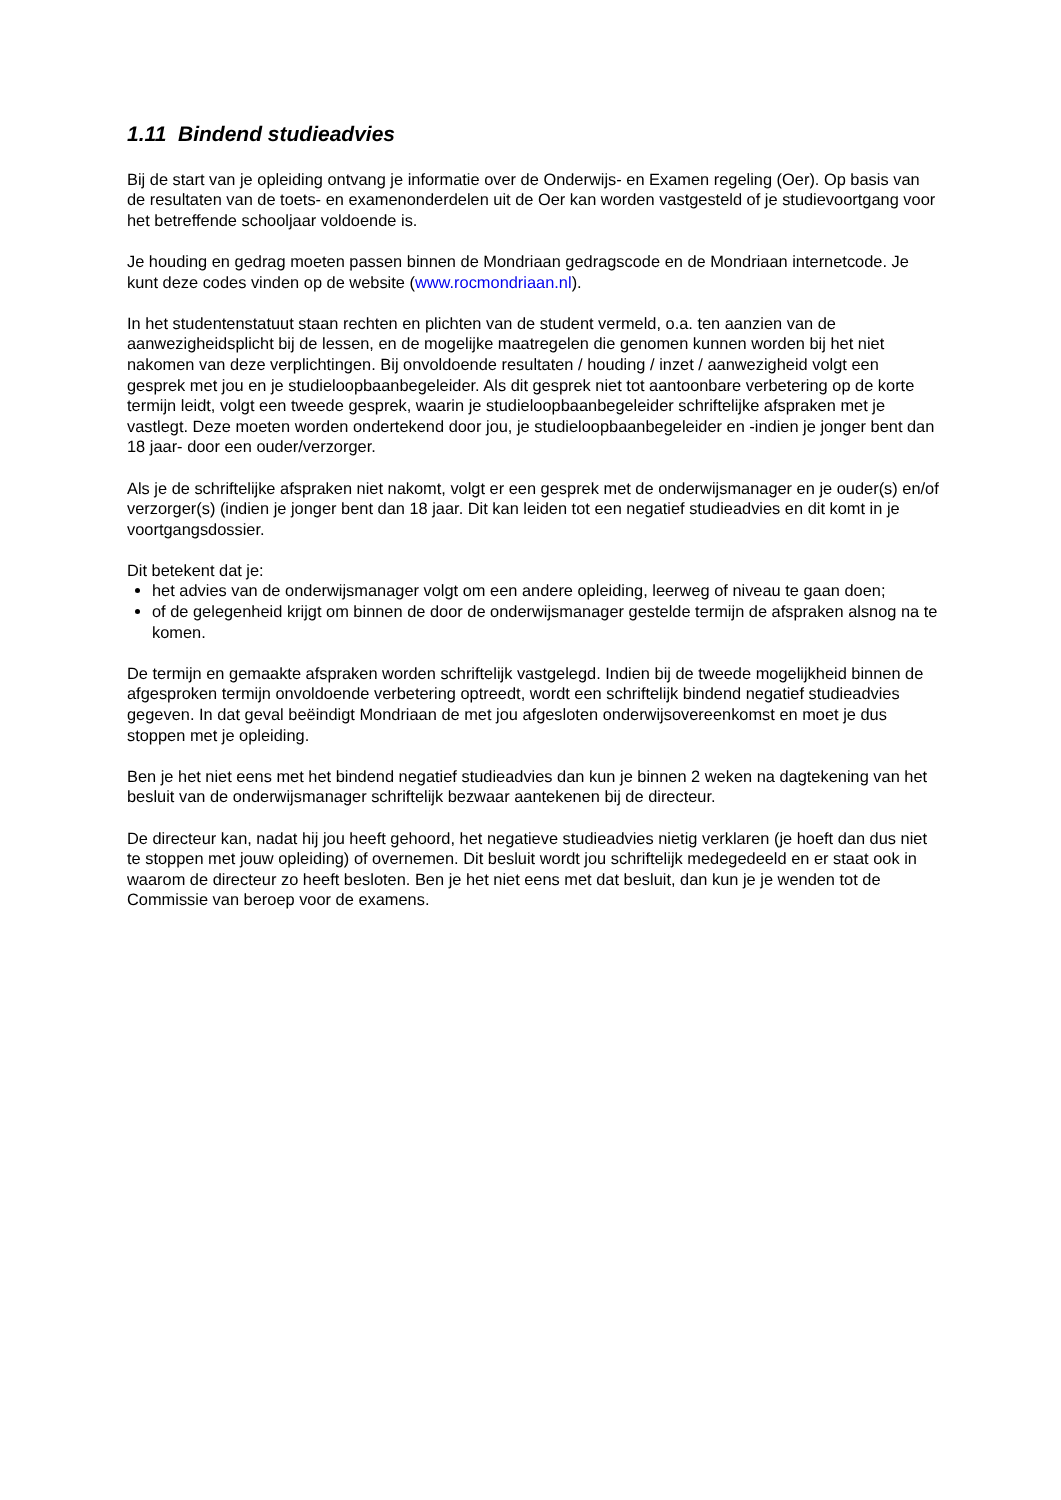1.11 Bindend studieadvies
Bij de start van je opleiding ontvang je informatie over de Onderwijs- en Examen regeling (Oer). Op basis van de resultaten van de toets- en examenonderdelen uit de Oer kan worden vastgesteld of je studievoortgang voor het betreffende schooljaar voldoende is.
Je houding en gedrag moeten passen binnen de Mondriaan gedragscode en de Mondriaan internetcode. Je kunt deze codes vinden op de website (www.rocmondriaan.nl).
In het studentenstatuut staan rechten en plichten van de student vermeld, o.a. ten aanzien van de aanwezigheidsplicht bij de lessen, en de mogelijke maatregelen die genomen kunnen worden bij het niet nakomen van deze verplichtingen. Bij onvoldoende resultaten / houding / inzet / aanwezigheid volgt een gesprek met jou en je studieloopbaanbegeleider. Als dit gesprek niet tot aantoonbare verbetering op de korte termijn leidt, volgt een tweede gesprek, waarin je studieloopbaanbegeleider schriftelijke afspraken met je vastlegt. Deze moeten worden ondertekend door jou, je studieloopbaanbegeleider en -indien je jonger bent dan 18 jaar- door een ouder/verzorger.
Als je de schriftelijke afspraken niet nakomt, volgt er een gesprek met de onderwijsmanager en je ouder(s) en/of verzorger(s) (indien je jonger bent dan 18 jaar. Dit kan leiden tot een negatief studieadvies en dit komt in je voortgangsdossier.
Dit betekent dat je:
het advies van de onderwijsmanager volgt om een andere opleiding, leerweg of niveau te gaan doen;
of de gelegenheid krijgt om binnen de door de onderwijsmanager gestelde termijn de afspraken alsnog na te komen.
De termijn en gemaakte afspraken worden schriftelijk vastgelegd. Indien bij de tweede mogelijkheid binnen de afgesproken termijn onvoldoende verbetering optreedt, wordt een schriftelijk bindend negatief studieadvies gegeven. In dat geval beëindigt Mondriaan de met jou afgesloten onderwijsovereenkomst en moet je dus stoppen met je opleiding.
Ben je het niet eens met het bindend negatief studieadvies dan kun je binnen 2 weken na dagtekening van het besluit van de onderwijsmanager schriftelijk bezwaar aantekenen bij de directeur.
De directeur kan, nadat hij jou heeft gehoord, het negatieve studieadvies nietig verklaren (je hoeft dan dus niet te stoppen met jouw opleiding) of overnemen. Dit besluit wordt jou schriftelijk medegedeeld en er staat ook in waarom de directeur zo heeft besloten. Ben je het niet eens met dat besluit, dan kun je je wenden tot de Commissie van beroep voor de examens.